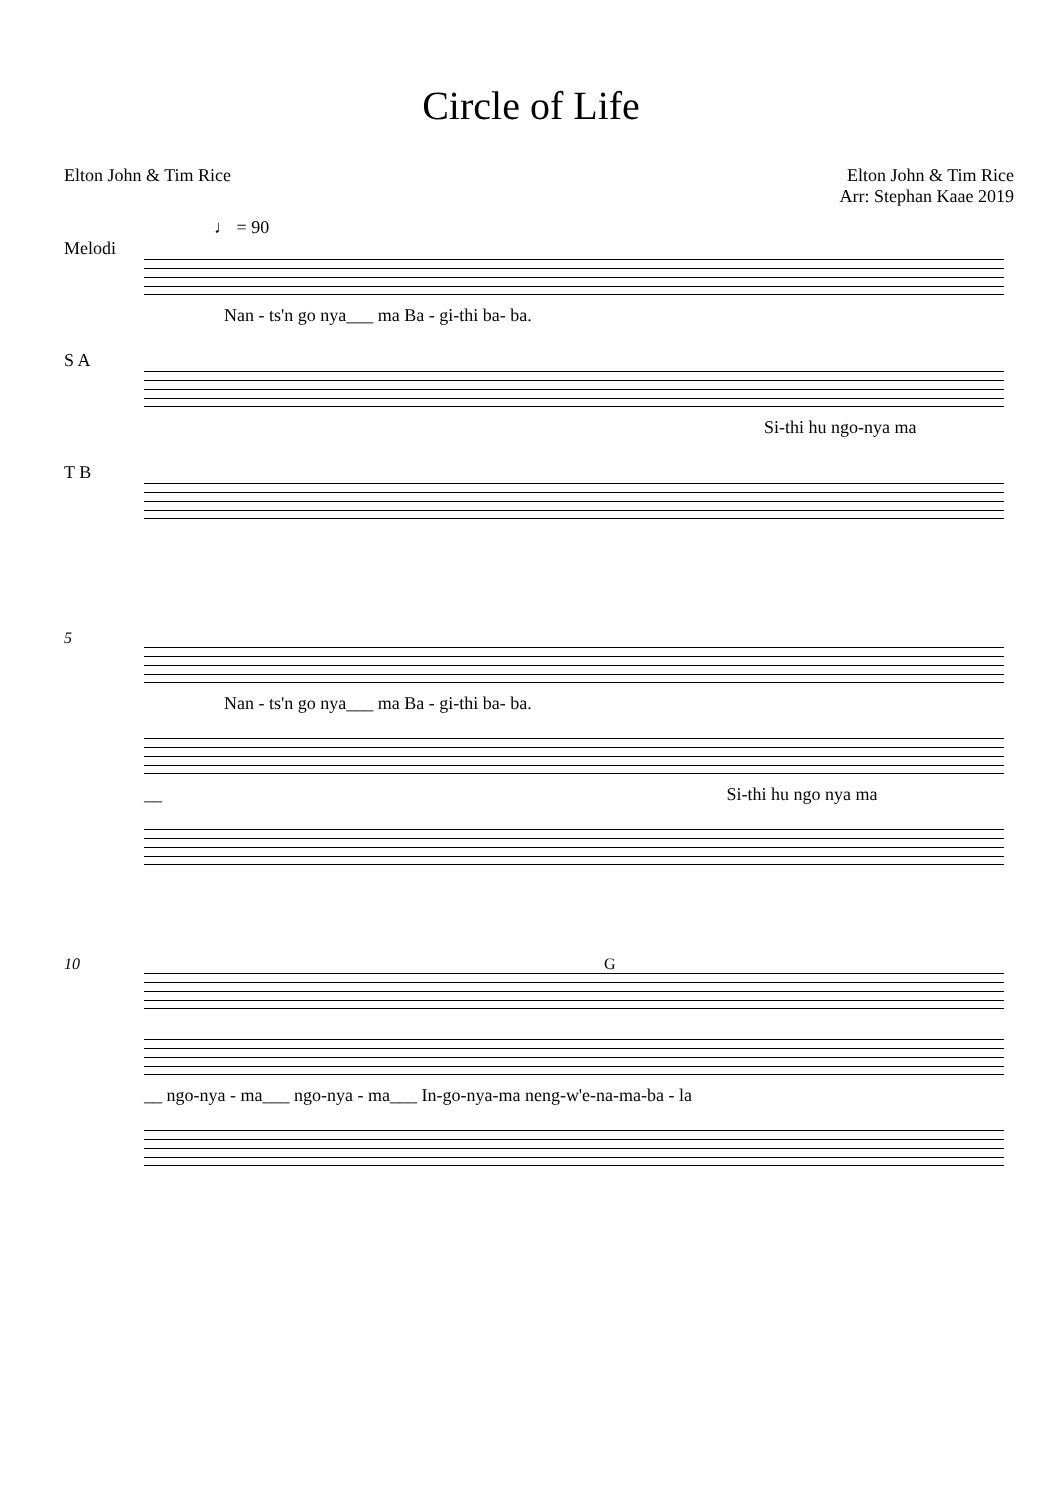Circle of Life
Elton John & Tim Rice Elton John & Tim Rice
Arr: Stephan Kaae 2019
♩ = 90
Melodi
Nan - ts'n go nya___ ma Ba - gi-thi ba- ba.
S A
Si-thi hu ngo-nya ma
T B
5
Nan - ts'n go nya___ ma Ba - gi-thi ba- ba.
__ Si-thi hu ngo nya ma
10 G
__ ngo-nya - ma___ ngo-nya - ma___ In-go-nya-ma neng-w'e-na-ma-ba - la